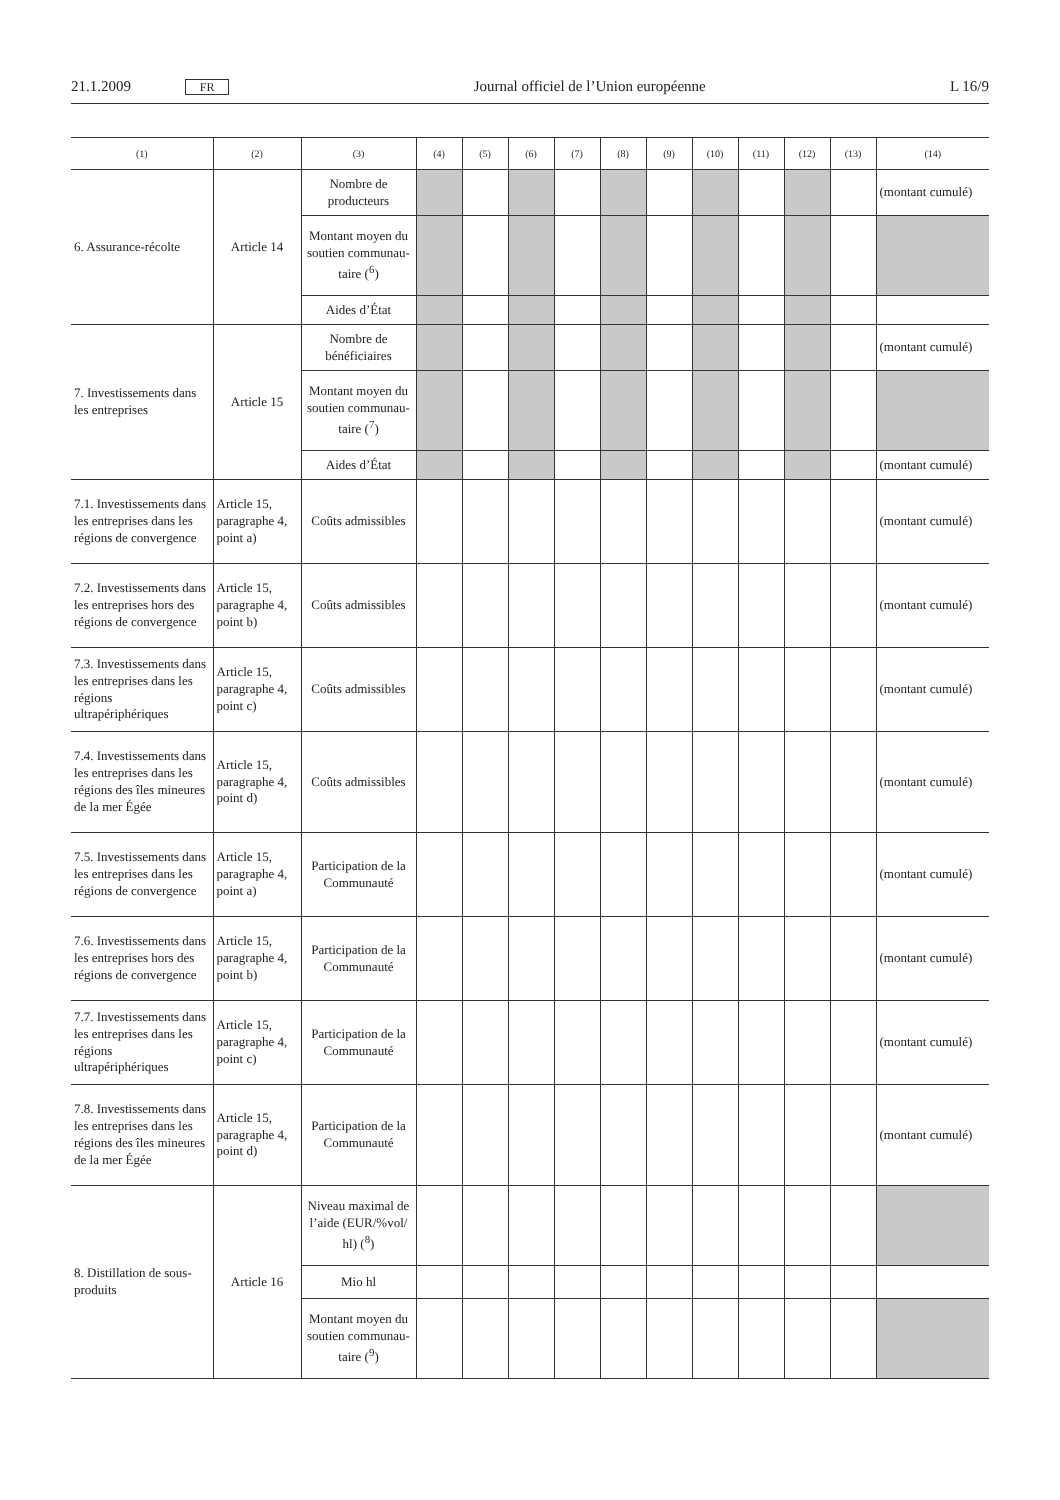21.1.2009 FR Journal officiel de l’Union européenne L 16/9
| (1) | (2) | (3) | (4) | (5) | (6) | (7) | (8) | (9) | (10) | (11) | (12) | (13) | (14) |
| --- | --- | --- | --- | --- | --- | --- | --- | --- | --- | --- | --- | --- | --- |
| 6. Assurance-récolte | Article 14 | Nombre de producteurs | | | | | | | | | | | (montant cumulé) |
| | | Montant moyen du soutien communau-taire (<sup>6</sup>) | | | | | | | | | | | |
| | | Aides d’État | | | | | | | | | | | |
| 7. Investissements dans les entreprises | Article 15 | Nombre de bénéficiaires | | | | | | | | | | | (montant cumulé) |
| | | Montant moyen du soutien communau-taire (<sup>7</sup>) | | | | | | | | | | | |
| | | Aides d’État | | | | | | | | | | | (montant cumulé) |
| 7.1. Investissements dans les entreprises dans les régions de convergence | Article 15, paragraphe 4, point a) | Coûts admissibles | | | | | | | | | | | (montant cumulé) |
| 7.2. Investissements dans les entreprises hors des régions de convergence | Article 15, paragraphe 4, point b) | Coûts admissibles | | | | | | | | | | | (montant cumulé) |
| 7.3. Investissements dans les entreprises dans les régions ultrapériphériques | Article 15, paragraphe 4, point c) | Coûts admissibles | | | | | | | | | | | (montant cumulé) |
| 7.4. Investissements dans les entreprises dans les régions des îles mineures de la mer Égée | Article 15, paragraphe 4, point d) | Coûts admissibles | | | | | | | | | | | (montant cumulé) |
| 7.5. Investissements dans les entreprises dans les régions de convergence | Article 15, paragraphe 4, point a) | Participation de la Communauté | | | | | | | | | | | (montant cumulé) |
| 7.6. Investissements dans les entreprises hors des régions de convergence | Article 15, paragraphe 4, point b) | Participation de la Communauté | | | | | | | | | | | (montant cumulé) |
| 7.7. Investissements dans les entreprises dans les régions ultrapériphériques | Article 15, paragraphe 4, point c) | Participation de la Communauté | | | | | | | | | | | (montant cumulé) |
| 7.8. Investissements dans les entreprises dans les régions des îles mineures de la mer Égée | Article 15, paragraphe 4, point d) | Participation de la Communauté | | | | | | | | | | | (montant cumulé) |
| 8. Distillation de sous-produits | Article 16 | Niveau maximal de l’aide (EUR/%vol/ hl) (<sup>8</sup>) | | | | | | | | | | | |
| | | Mio hl | | | | | | | | | | | |
| | | Montant moyen du soutien communau-taire (<sup>9</sup>) | | | | | | | | | | | |